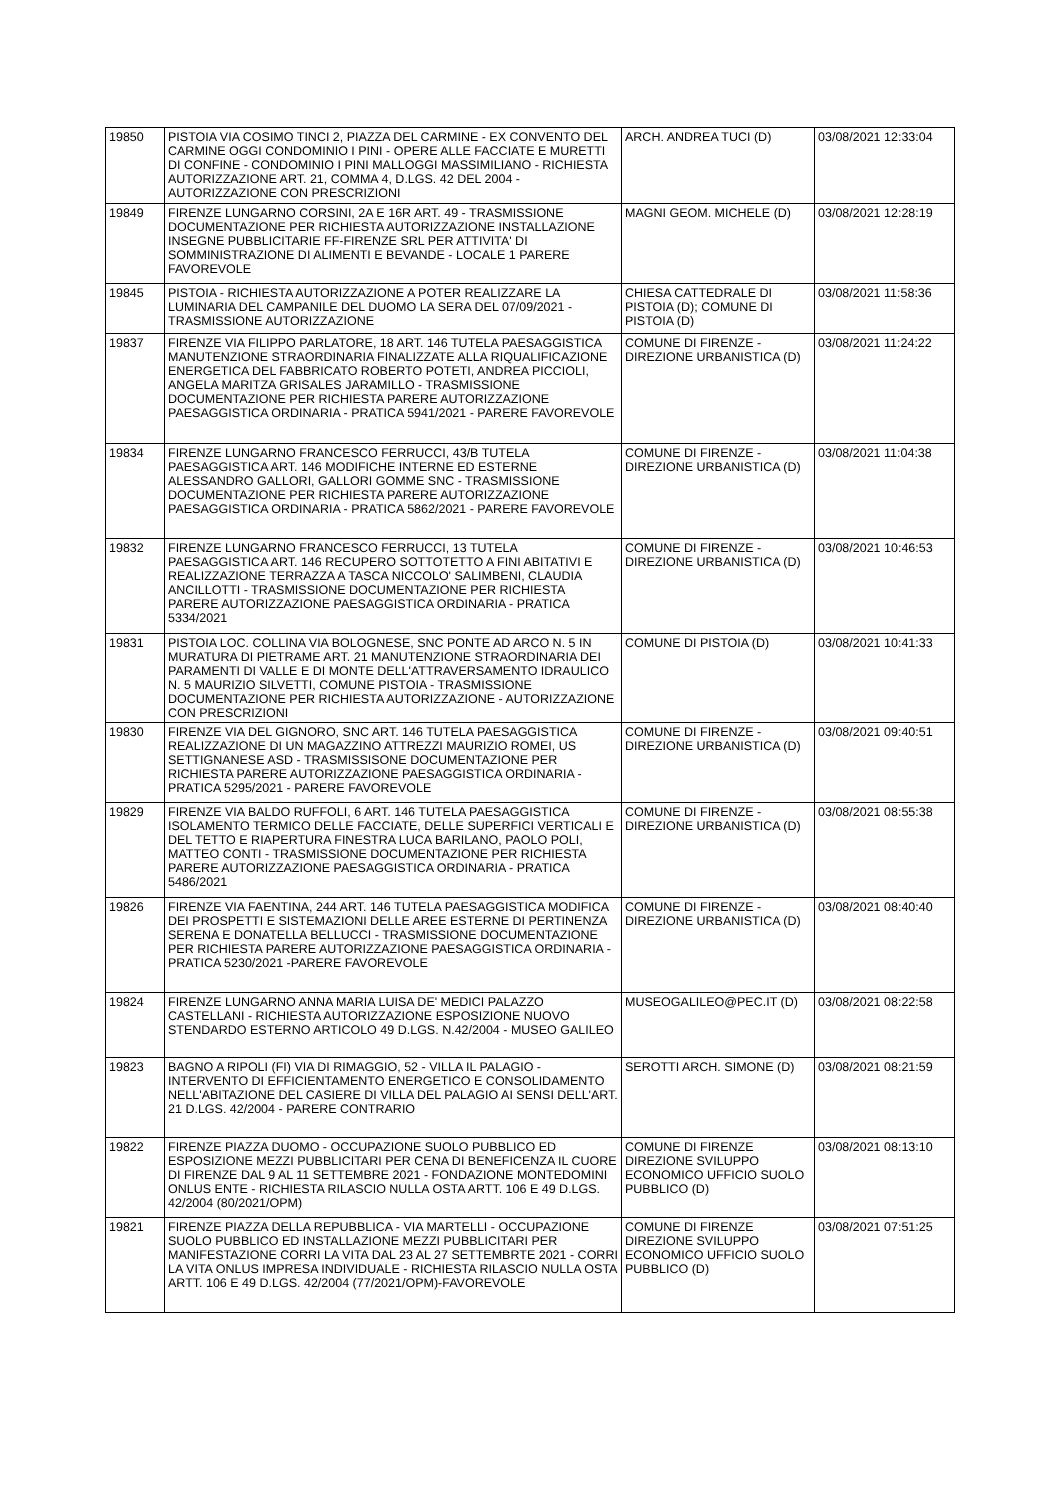| 19850 | PISTOIA VIA COSIMO TINCI 2, PIAZZA DEL CARMINE - EX CONVENTO DEL CARMINE OGGI CONDOMINIO I PINI - OPERE ALLE FACCIATE E MURETTI DI CONFINE - CONDOMINIO I PINI MALLOGGI MASSIMILIANO - RICHIESTA AUTORIZZAZIONE ART. 21, COMMA 4, D.LGS. 42 DEL 2004 - AUTORIZZAZIONE CON PRESCRIZIONI | ARCH. ANDREA TUCI (D) | 03/08/2021 12:33:04 |
| 19849 | FIRENZE LUNGARNO CORSINI, 2A E 16R ART. 49 - TRASMISSIONE DOCUMENTAZIONE PER RICHIESTA AUTORIZZAZIONE INSTALLAZIONE INSEGNE PUBBLICITARIE FF-FIRENZE SRL PER ATTIVITA' DI SOMMINISTRAZIONE DI ALIMENTI E BEVANDE - LOCALE 1 PARERE FAVOREVOLE | MAGNI GEOM. MICHELE (D) | 03/08/2021 12:28:19 |
| 19845 | PISTOIA - RICHIESTA AUTORIZZAZIONE A POTER REALIZZARE LA LUMINARIA DEL CAMPANILE DEL DUOMO LA SERA DEL 07/09/2021 - TRASMISSIONE AUTORIZZAZIONE | CHIESA CATTEDRALE DI PISTOIA (D); COMUNE DI PISTOIA (D) | 03/08/2021 11:58:36 |
| 19837 | FIRENZE VIA FILIPPO PARLATORE, 18 ART. 146 TUTELA PAESAGGISTICA MANUTENZIONE STRAORDINARIA FINALIZZATE ALLA RIQUALIFICAZIONE ENERGETICA DEL FABBRICATO ROBERTO POTETI, ANDREA PICCIOLI, ANGELA MARITZA GRISALES JARAMILLO - TRASMISSIONE DOCUMENTAZIONE PER RICHIESTA PARERE AUTORIZZAZIONE PAESAGGISTICA ORDINARIA - PRATICA 5941/2021 - PARERE FAVOREVOLE | COMUNE DI FIRENZE - DIREZIONE URBANISTICA (D) | 03/08/2021 11:24:22 |
| 19834 | FIRENZE LUNGARNO FRANCESCO FERRUCCI, 43/B TUTELA PAESAGGISTICA ART. 146 MODIFICHE INTERNE ED ESTERNE ALESSANDRO GALLORI, GALLORI GOMME SNC - TRASMISSIONE DOCUMENTAZIONE PER RICHIESTA PARERE AUTORIZZAZIONE PAESAGGISTICA ORDINARIA - PRATICA 5862/2021 - PARERE FAVOREVOLE | COMUNE DI FIRENZE - DIREZIONE URBANISTICA (D) | 03/08/2021 11:04:38 |
| 19832 | FIRENZE LUNGARNO FRANCESCO FERRUCCI, 13 TUTELA PAESAGGISTICA ART. 146 RECUPERO SOTTOTETTO A FINI ABITATIVI E REALIZZAZIONE TERRAZZA A TASCA NICCOLO' SALIMBENI, CLAUDIA ANCILLOTTI - TRASMISSIONE DOCUMENTAZIONE PER RICHIESTA PARERE AUTORIZZAZIONE PAESAGGISTICA ORDINARIA - PRATICA 5334/2021 | COMUNE DI FIRENZE - DIREZIONE URBANISTICA (D) | 03/08/2021 10:46:53 |
| 19831 | PISTOIA LOC. COLLINA VIA BOLOGNESE, SNC PONTE AD ARCO N. 5 IN MURATURA DI PIETRAME ART. 21 MANUTENZIONE STRAORDINARIA DEI PARAMENTI DI VALLE E DI MONTE DELL'ATTRAVERSAMENTO IDRAULICO N. 5 MAURIZIO SILVETTI, COMUNE PISTOIA - TRASMISSIONE DOCUMENTAZIONE PER RICHIESTA AUTORIZZAZIONE - AUTORIZZAZIONE CON PRESCRIZIONI | COMUNE DI PISTOIA (D) | 03/08/2021 10:41:33 |
| 19830 | FIRENZE VIA DEL GIGNORO, SNC ART. 146 TUTELA PAESAGGISTICA REALIZZAZIONE DI UN MAGAZZINO ATTREZZI MAURIZIO ROMEI, US SETTIGNANESE ASD - TRASMISSISONE DOCUMENTAZIONE PER RICHIESTA PARERE AUTORIZZAZIONE PAESAGGISTICA ORDINARIA - PRATICA 5295/2021 - PARERE FAVOREVOLE | COMUNE DI FIRENZE - DIREZIONE URBANISTICA (D) | 03/08/2021 09:40:51 |
| 19829 | FIRENZE VIA BALDO RUFFOLI, 6 ART. 146 TUTELA PAESAGGISTICA ISOLAMENTO TERMICO DELLE FACCIATE, DELLE SUPERFICI VERTICALI E DEL TETTO E RIAPERTURA FINESTRA LUCA BARILANO, PAOLO POLI, MATTEO CONTI - TRASMISSIONE DOCUMENTAZIONE PER RICHIESTA PARERE AUTORIZZAZIONE PAESAGGISTICA ORDINARIA - PRATICA 5486/2021 | COMUNE DI FIRENZE - DIREZIONE URBANISTICA (D) | 03/08/2021 08:55:38 |
| 19826 | FIRENZE VIA FAENTINA, 244 ART. 146 TUTELA PAESAGGISTICA MODIFICA DEI PROSPETTI E SISTEMAZIONI DELLE AREE ESTERNE DI PERTINENZA SERENA E DONATELLA BELLUCCI - TRASMISSIONE DOCUMENTAZIONE PER RICHIESTA PARERE AUTORIZZAZIONE PAESAGGISTICA ORDINARIA - PRATICA 5230/2021 -PARERE FAVOREVOLE | COMUNE DI FIRENZE - DIREZIONE URBANISTICA (D) | 03/08/2021 08:40:40 |
| 19824 | FIRENZE LUNGARNO ANNA MARIA LUISA DE' MEDICI PALAZZO CASTELLANI - RICHIESTA AUTORIZZAZIONE ESPOSIZIONE NUOVO STENDARDO ESTERNO ARTICOLO 49 D.LGS. N.42/2004 - MUSEO GALILEO | MUSEOGALILEO@PEC.IT (D) | 03/08/2021 08:22:58 |
| 19823 | BAGNO A RIPOLI (FI) VIA DI RIMAGGIO, 52 - VILLA IL PALAGIO - INTERVENTO DI EFFICIENTAMENTO ENERGETICO E CONSOLIDAMENTO NELL'ABITAZIONE DEL CASIERE DI VILLA DEL PALAGIO AI SENSI DELL'ART. 21 D.LGS. 42/2004 - PARERE CONTRARIO | SEROTTI ARCH. SIMONE (D) | 03/08/2021 08:21:59 |
| 19822 | FIRENZE PIAZZA DUOMO - OCCUPAZIONE SUOLO PUBBLICO ED ESPOSIZIONE MEZZI PUBBLICITARI PER CENA DI BENEFICENZA IL CUORE DI FIRENZE DAL 9 AL 11 SETTEMBRE 2021 - FONDAZIONE MONTEDOMINI ONLUS ENTE - RICHIESTA RILASCIO NULLA OSTA ARTT. 106 E 49 D.LGS. 42/2004 (80/2021/OPM) | COMUNE DI FIRENZE DIREZIONE SVILUPPO ECONOMICO UFFICIO SUOLO PUBBLICO (D) | 03/08/2021 08:13:10 |
| 19821 | FIRENZE PIAZZA DELLA REPUBBLICA - VIA MARTELLI - OCCUPAZIONE SUOLO PUBBLICO ED INSTALLAZIONE MEZZI PUBBLICITARI PER MANIFESTAZIONE CORRI LA VITA DAL 23 AL 27 SETTEMBRTE 2021 - CORRI LA VITA ONLUS IMPRESA INDIVIDUALE - RICHIESTA RILASCIO NULLA OSTA ARTT. 106 E 49 D.LGS. 42/2004 (77/2021/OPM)-FAVOREVOLE | COMUNE DI FIRENZE DIREZIONE SVILUPPO ECONOMICO UFFICIO SUOLO PUBBLICO (D) | 03/08/2021 07:51:25 |